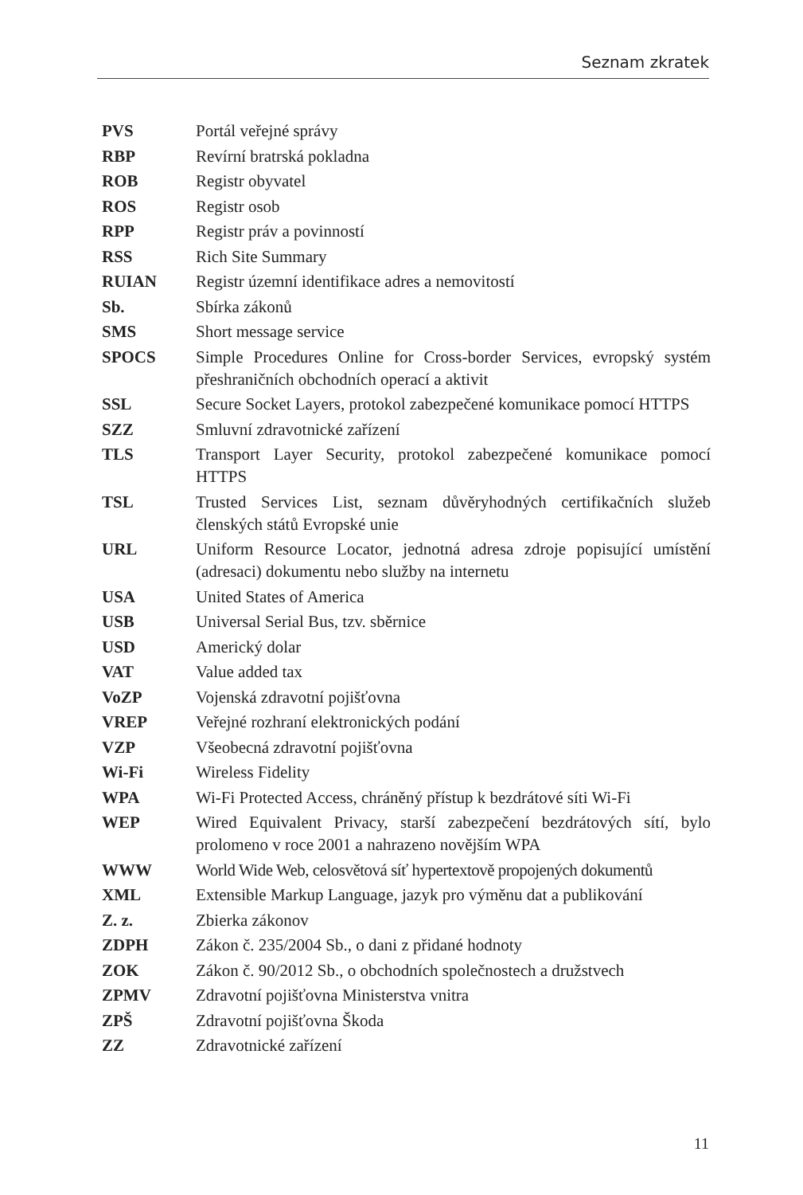Seznam zkratek
| PVS | Portál veřejné správy |
| RBP | Revírní bratrská pokladna |
| ROB | Registr obyvatel |
| ROS | Registr osob |
| RPP | Registr práv a povinností |
| RSS | Rich Site Summary |
| RUIAN | Registr územní identifikace adres a nemovitostí |
| Sb. | Sbírka zákonů |
| SMS | Short message service |
| SPOCS | Simple Procedures Online for Cross-border Services, evropský systém přeshraničních obchodních operací a aktivit |
| SSL | Secure Socket Layers, protokol zabezpečené komunikace pomocí HTTPS |
| SZZ | Smluvní zdravotnické zařízení |
| TLS | Transport Layer Security, protokol zabezpečené komunikace pomocí HTTPS |
| TSL | Trusted Services List, seznam důvěryhodných certifikačních služeb členských států Evropské unie |
| URL | Uniform Resource Locator, jednotná adresa zdroje popisující umístění (adresaci) dokumentu nebo služby na internetu |
| USA | United States of America |
| USB | Universal Serial Bus, tzv. sběrnice |
| USD | Americký dolar |
| VAT | Value added tax |
| VoZP | Vojenská zdravotní pojišťovna |
| VREP | Veřejné rozhraní elektronických podání |
| VZP | Všeobecná zdravotní pojišťovna |
| Wi-Fi | Wireless Fidelity |
| WPA | Wi-Fi Protected Access, chráněný přístup k bezdrátové síti Wi-Fi |
| WEP | Wired Equivalent Privacy, starší zabezpečení bezdrátových sítí, bylo prolomeno v roce 2001 a nahrazeno novějším WPA |
| WWW | World Wide Web, celosvětová síť hypertextově propojených dokumentů |
| XML | Extensible Markup Language, jazyk pro výměnu dat a publikování |
| Z. z. | Zbierka zákonov |
| ZDPH | Zákon č. 235/2004 Sb., o dani z přidané hodnoty |
| ZOK | Zákon č. 90/2012 Sb., o obchodních společnostech a družstvech |
| ZPMV | Zdravotní pojišťovna Ministerstva vnitra |
| ZPŠ | Zdravotní pojišťovna Škoda |
| ZZ | Zdravotnické zařízení |
11